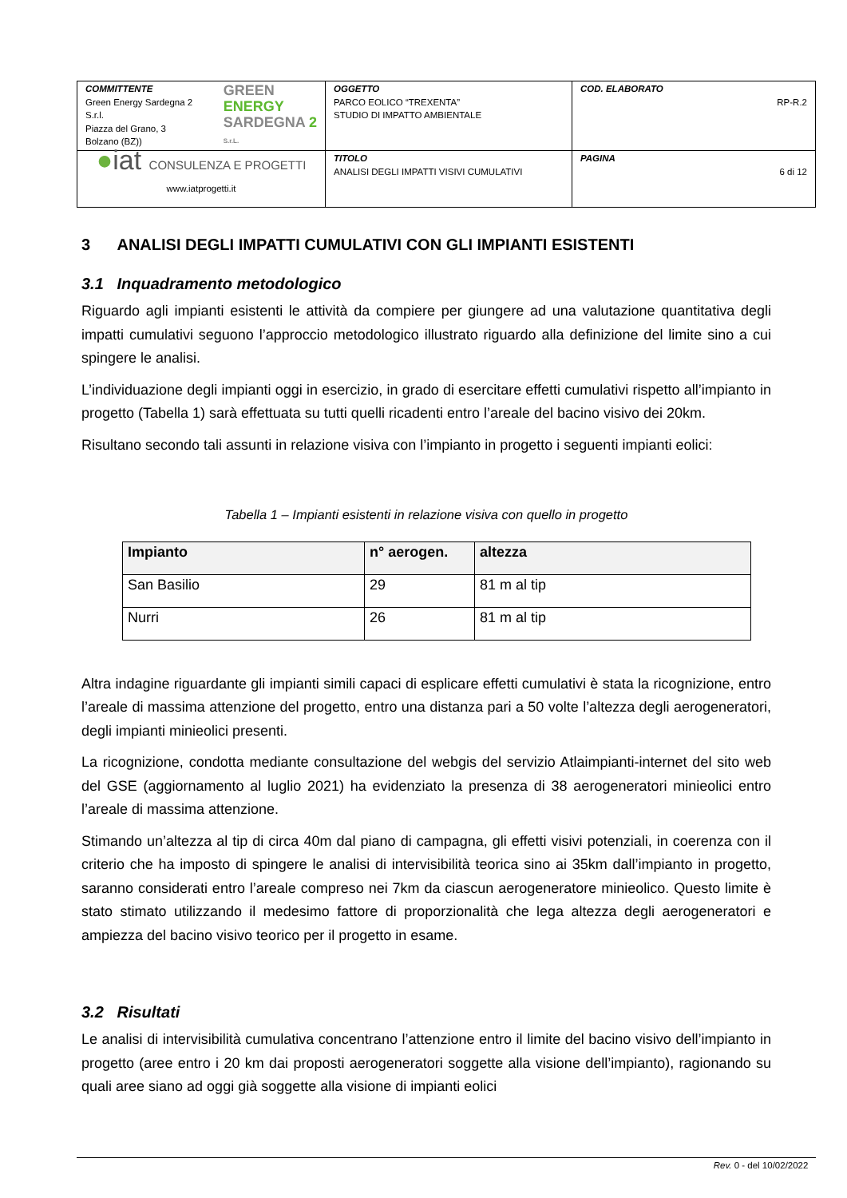| COMMITTENTE Green Energy Sardegna 2 S.r.l. Piazza del Grano, 3 Bolzano (BZ)) GREEN ENERGY SARDEGNA 2 S.r.L. | OGGETTO PARCO EOLICO “TREXENTA” STUDIO DI IMPATTO AMBIENTALE | COD. ELABORATO RP-R.2 |
| ● iat CONSULENZA E PROGETTI www.iatprogetti.it | TITOLO ANALISI DEGLI IMPATTI VISIVI CUMULATIVI | PAGINA 6 di 12 |
3 ANALISI DEGLI IMPATTI CUMULATIVI CON GLI IMPIANTI ESISTENTI
3.1 Inquadramento metodologico
Riguardo agli impianti esistenti le attività da compiere per giungere ad una valutazione quantitativa degli impatti cumulativi seguono l’approccio metodologico illustrato riguardo alla definizione del limite sino a cui spingere le analisi.
L’individuazione degli impianti oggi in esercizio, in grado di esercitare effetti cumulativi rispetto all’impianto in progetto (Tabella 1) sarà effettuata su tutti quelli ricadenti entro l’areale del bacino visivo dei 20km.
Risultano secondo tali assunti in relazione visiva con l’impianto in progetto i seguenti impianti eolici:
Tabella 1 – Impianti esistenti in relazione visiva con quello in progetto
| Impianto | n° aerogen. | altezza |
| --- | --- | --- |
| San Basilio | 29 | 81 m al tip |
| Nurri | 26 | 81 m al tip |
Altra indagine riguardante gli impianti simili capaci di esplicare effetti cumulativi è stata la ricognizione, entro l’areale di massima attenzione del progetto, entro una distanza pari a 50 volte l’altezza degli aerogeneratori, degli impianti minieolici presenti.
La ricognizione, condotta mediante consultazione del webgis del servizio Atlaimpianti-internet del sito web del GSE (aggiornamento al luglio 2021) ha evidenziato la presenza di 38 aerogeneratori minieolici entro l’areale di massima attenzione.
Stimando un’altezza al tip di circa 40m dal piano di campagna, gli effetti visivi potenziali, in coerenza con il criterio che ha imposto di spingere le analisi di intervisibilità teorica sino ai 35km dall’impianto in progetto, saranno considerati entro l’areale compreso nei 7km da ciascun aerogeneratore minieolico. Questo limite è stato stimato utilizzando il medesimo fattore di proporzionalità che lega altezza degli aerogeneratori e ampiezza del bacino visivo teorico per il progetto in esame.
3.2 Risultati
Le analisi di intervisibilità cumulativa concentrano l’attenzione entro il limite del bacino visivo dell’impianto in progetto (aree entro i 20 km dai proposti aerogeneratori soggette alla visione dell’impianto), ragionando su quali aree siano ad oggi già soggette alla visione di impianti eolici
Rev. 0 - del 10/02/2022